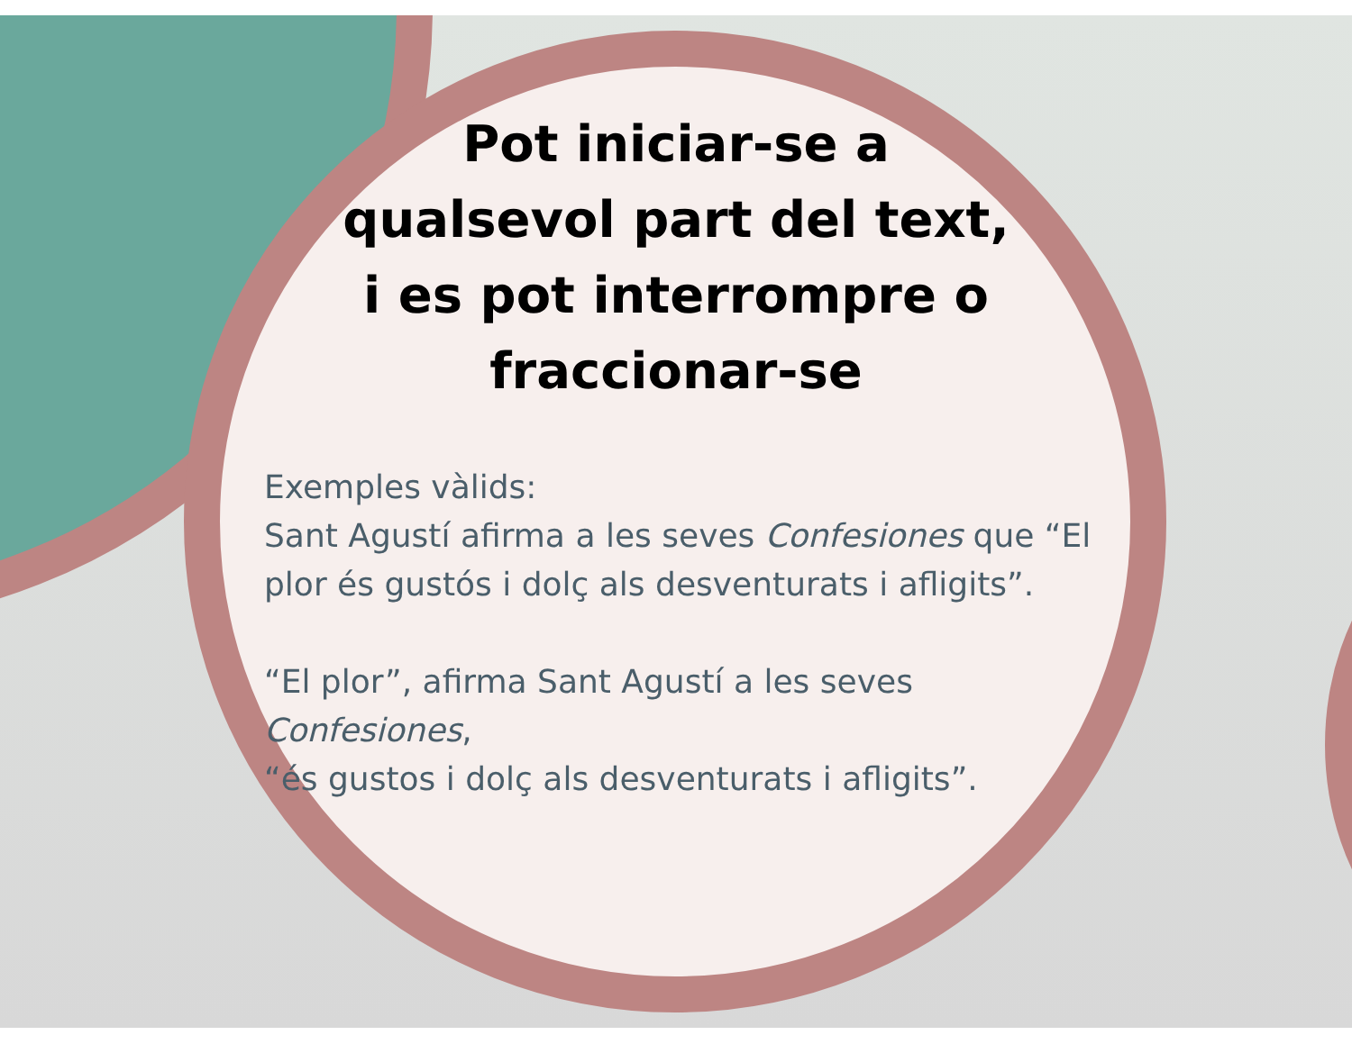Pot iniciar-se a qualsevol part del text, i es pot interrompre o fraccionar-se
Exemples vàlids:
Sant Agustí afirma a les seves Confesiones que “El
plor és gustós i dolç als desventurats i afligits”.
“El plor”, afirma Sant Agustí a les seves Confesiones,
“és gustos i dolç als desventurats i afligits”.